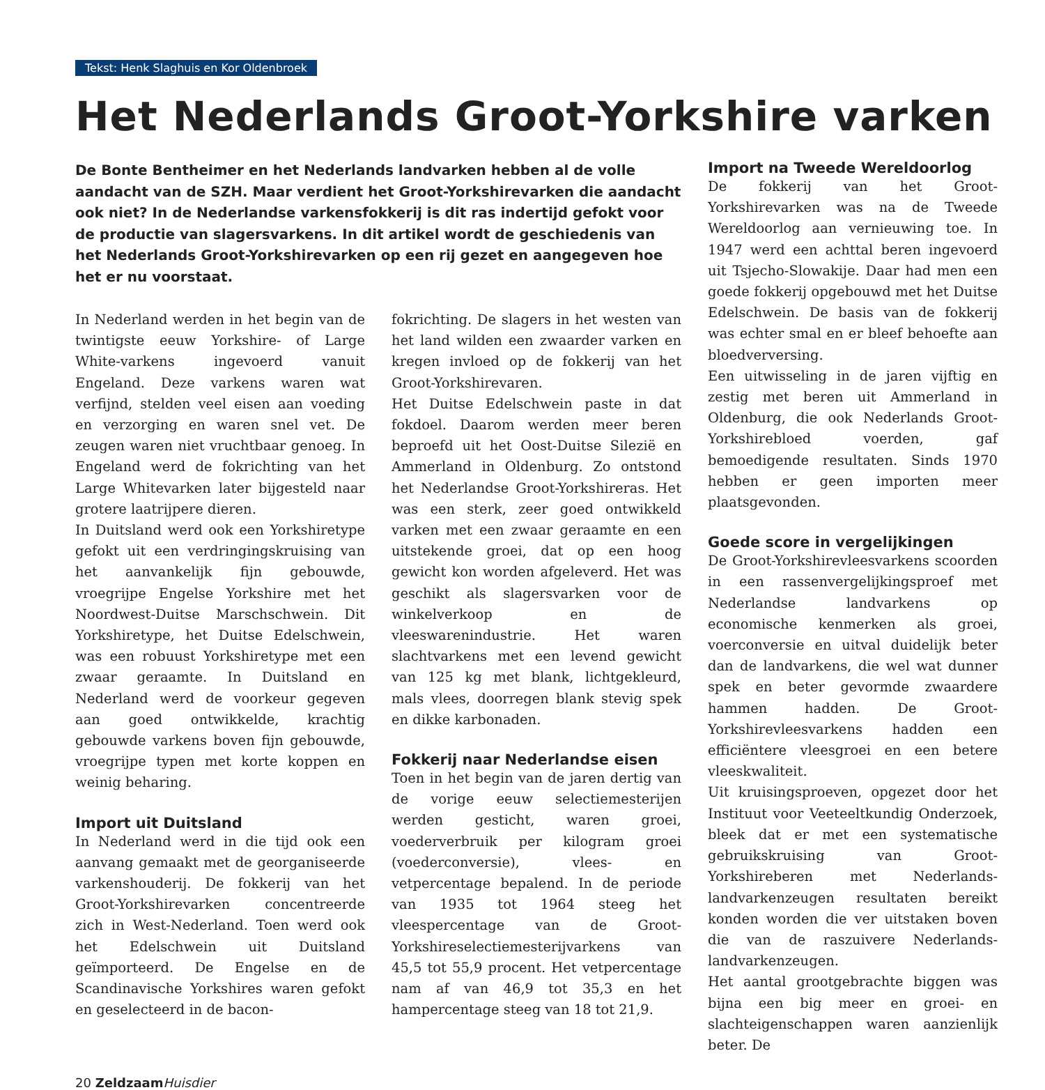Tekst: Henk Slaghuis en Kor Oldenbroek
Het Nederlands Groot-Yorkshire varken
De Bonte Bentheimer en het Nederlands landvarken hebben al de volle aandacht van de SZH. Maar verdient het Groot-Yorkshirevarken die aandacht ook niet? In de Nederlandse varkensfokkerij is dit ras indertijd gefokt voor de productie van slagersvarkens. In dit artikel wordt de geschiedenis van het Nederlands Groot-Yorkshirevarken op een rij gezet en aangegeven hoe het er nu voorstaat.
In Nederland werden in het begin van de twintigste eeuw Yorkshire- of Large White-varkens ingevoerd vanuit Engeland. Deze varkens waren wat verfijnd, stelden veel eisen aan voeding en verzorging en waren snel vet. De zeugen waren niet vruchtbaar genoeg. In Engeland werd de fokrichting van het Large Whitevarken later bijgesteld naar grotere laatrijpere dieren.
In Duitsland werd ook een Yorkshiretype gefokt uit een verdringingskruising van het aanvankelijk fijn gebouwde, vroegrijpe Engelse Yorkshire met het Noordwest-Duitse Marschschwein. Dit Yorkshiretype, het Duitse Edelschwein, was een robuust Yorkshiretype met een zwaar geraamte. In Duitsland en Nederland werd de voorkeur gegeven aan goed ontwikkelde, krachtig gebouwde varkens boven fijn gebouwde, vroegrijpe typen met korte koppen en weinig beharing.
Import uit Duitsland
In Nederland werd in die tijd ook een aanvang gemaakt met de georganiseerde varkenshouderij. De fokkerij van het Groot-Yorkshirevarken concentreerde zich in West-Nederland. Toen werd ook het Edelschwein uit Duitsland geïmporteerd. De Engelse en de Scandinavische Yorkshires waren gefokt en geselecteerd in de bacon-
fokrichting. De slagers in het westen van het land wilden een zwaarder varken en kregen invloed op de fokkerij van het Groot-Yorkshirevaren.
Het Duitse Edelschwein paste in dat fokdoel. Daarom werden meer beren beproefd uit het Oost-Duitse Silezië en Ammerland in Oldenburg. Zo ontstond het Nederlandse Groot-Yorkshireras. Het was een sterk, zeer goed ontwikkeld varken met een zwaar geraamte en een uitstekende groei, dat op een hoog gewicht kon worden afgeleverd. Het was geschikt als slagersvarken voor de winkelverkoop en de vleeswarenindustrie. Het waren slachtvarkens met een levend gewicht van 125 kg met blank, lichtgekleurd, mals vlees, doorregen blank stevig spek en dikke karbonaden.
Fokkerij naar Nederlandse eisen
Toen in het begin van de jaren dertig van de vorige eeuw selectiemesterijen werden gesticht, waren groei, voederverbruik per kilogram groei (voederconversie), vlees- en vetpercentage bepalend. In de periode van 1935 tot 1964 steeg het vleespercentage van de Groot-Yorkshireselectiemesterijvarkens van 45,5 tot 55,9 procent. Het vetpercentage nam af van 46,9 tot 35,3 en het hampercentage steeg van 18 tot 21,9.
Import na Tweede Wereldoorlog
De fokkerij van het Groot-Yorkshirevarken was na de Tweede Wereldoorlog aan vernieuwing toe. In 1947 werd een achttal beren ingevoerd uit Tsjecho-Slowakije. Daar had men een goede fokkerij opgebouwd met het Duitse Edelschwein. De basis van de fokkerij was echter smal en er bleef behoefte aan bloedverversing.
Een uitwisseling in de jaren vijftig en zestig met beren uit Ammerland in Oldenburg, die ook Nederlands Groot-Yorkshirebloed voerden, gaf bemoedigende resultaten. Sinds 1970 hebben er geen importen meer plaatsgevonden.
Goede score in vergelijkingen
De Groot-Yorkshirevleesvarkens scoorden in een rassenvergelijkingsproef met Nederlandse landvarkens op economische kenmerken als groei, voerconversie en uitval duidelijk beter dan de landvarkens, die wel wat dunner spek en beter gevormde zwaardere hammen hadden. De Groot-Yorkshirevleesvarkens hadden een efficiëntere vleesgroei en een betere vleeskwaliteit.
Uit kruisingsproeven, opgezet door het Instituut voor Veeteeltkundig Onderzoek, bleek dat er met een systematische gebruikskruising van Groot-Yorkshireberen met Nederlands-landvarkenzeugen resultaten bereikt konden worden die ver uitstaken boven die van de raszuivere Nederlands-landvarkenzeugen.
Het aantal grootgebrachte biggen was bijna een big meer en groei- en slachteigenschappen waren aanzienlijk beter. De
20 Zeldzaam Huisdier